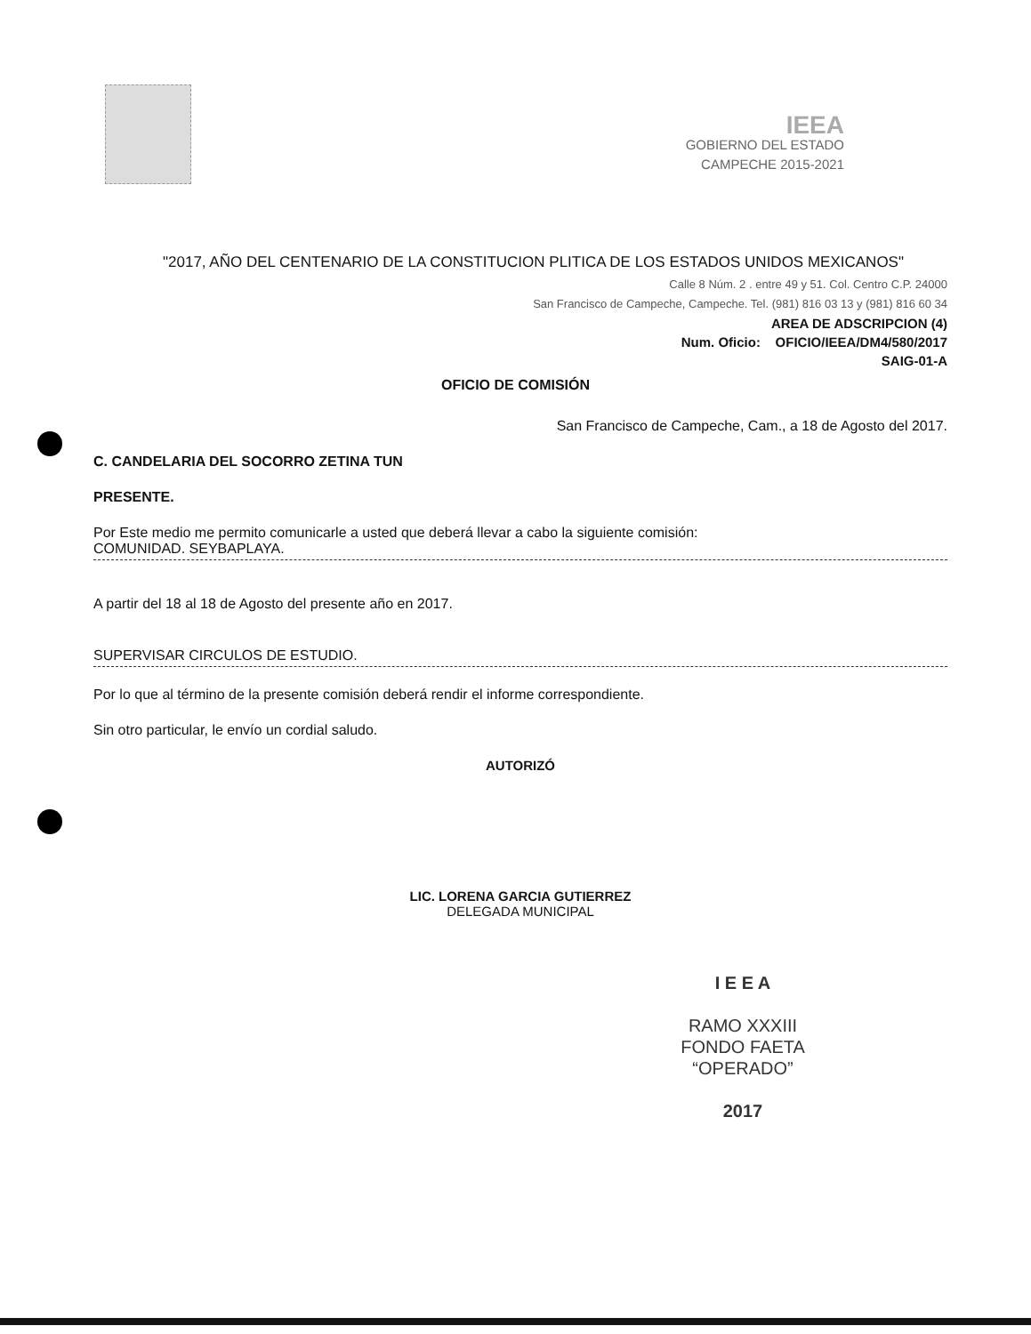IEEA
GOBIERNO DEL ESTADO
CAMPECHE 2015-2021
"2017, AÑO DEL CENTENARIO DE LA CONSTITUCION PLITICA DE LOS ESTADOS UNIDOS MEXICANOS"
Calle 8 Núm. 2 . entre 49 y 51. Col. Centro C.P. 24000
San Francisco de Campeche, Campeche. Tel. (981) 816 03 13 y (981) 816 60 34
AREA DE ADSCRIPCION (4)
Num. Oficio: OFICIO/IEEA/DM4/580/2017
SAIG-01-A
OFICIO DE COMISIÓN
San Francisco de Campeche, Cam., a 18 de Agosto del 2017.
C. CANDELARIA DEL SOCORRO ZETINA TUN
PRESENTE.
Por Este medio me permito comunicarle a usted que deberá llevar a cabo la siguiente comisión:
COMUNIDAD. SEYBAPLAYA.
A partir del 18 al 18 de Agosto del presente año en 2017.
SUPERVISAR CIRCULOS DE ESTUDIO.
Por lo que al término de la presente comisión deberá rendir el informe correspondiente.
Sin otro particular, le envío un cordial saludo.
AUTORIZÓ
LIC. LORENA GARCIA GUTIERREZ
DELEGADA MUNICIPAL
I E E A
RAMO XXXIII
FONDO FAETA
“OPERADO”
2017